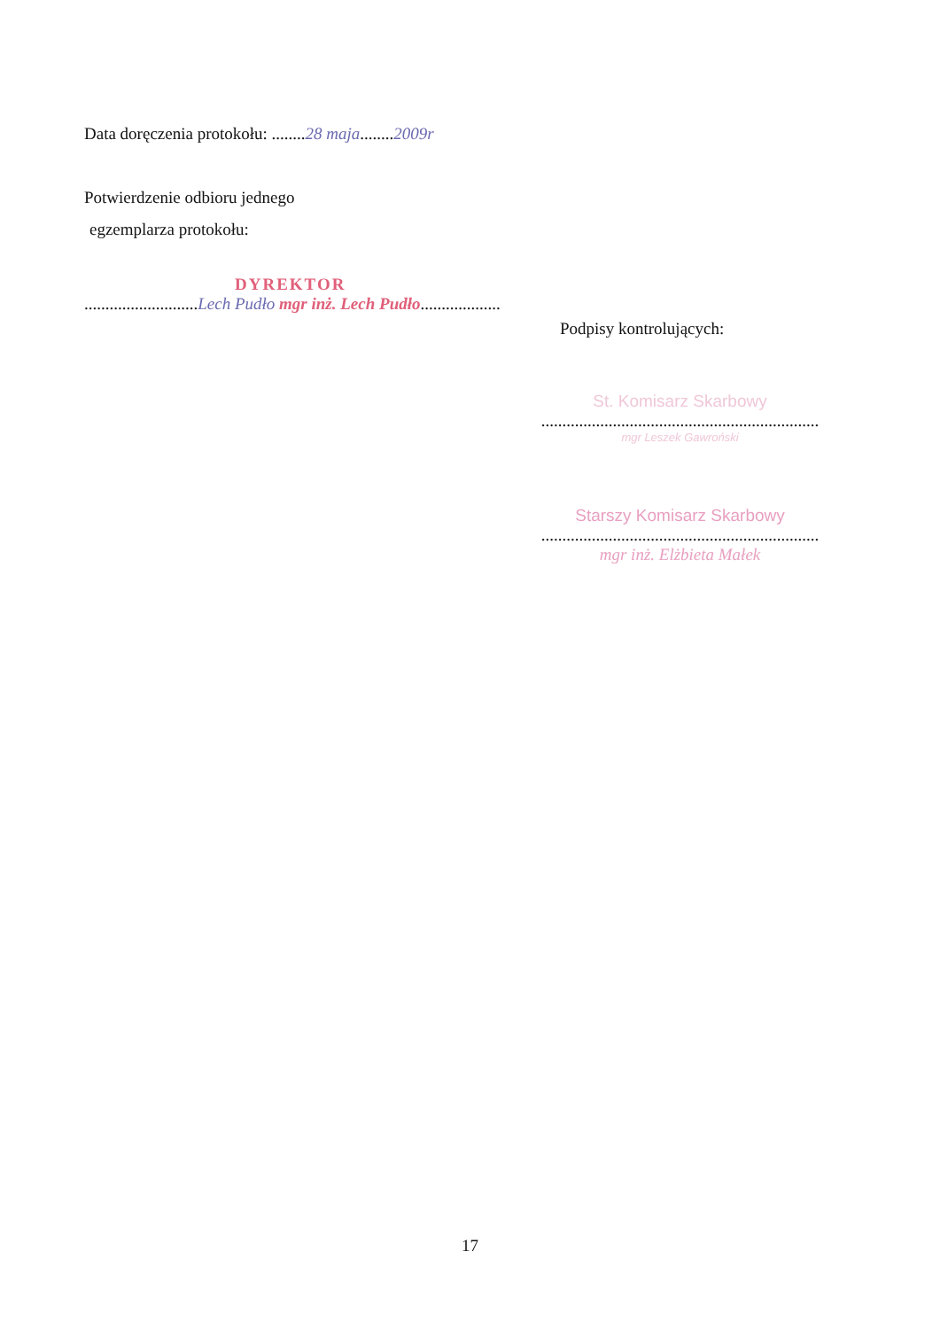Data doręczenia protokołu: ........28 maja........2009r
Potwierdzenie odbioru jednego
egzemplarza protokołu:
DYREKTOR
...........................Lech Pudło mgr inż. Lech Pudło...................
Podpisy kontrolujących:
St. Komisarz Skarbowy
..................................................................
mgr Leszek Gawroński
Starszy Komisarz Skarbowy
..................................................................
mgr inż. Elżbieta Małek
17